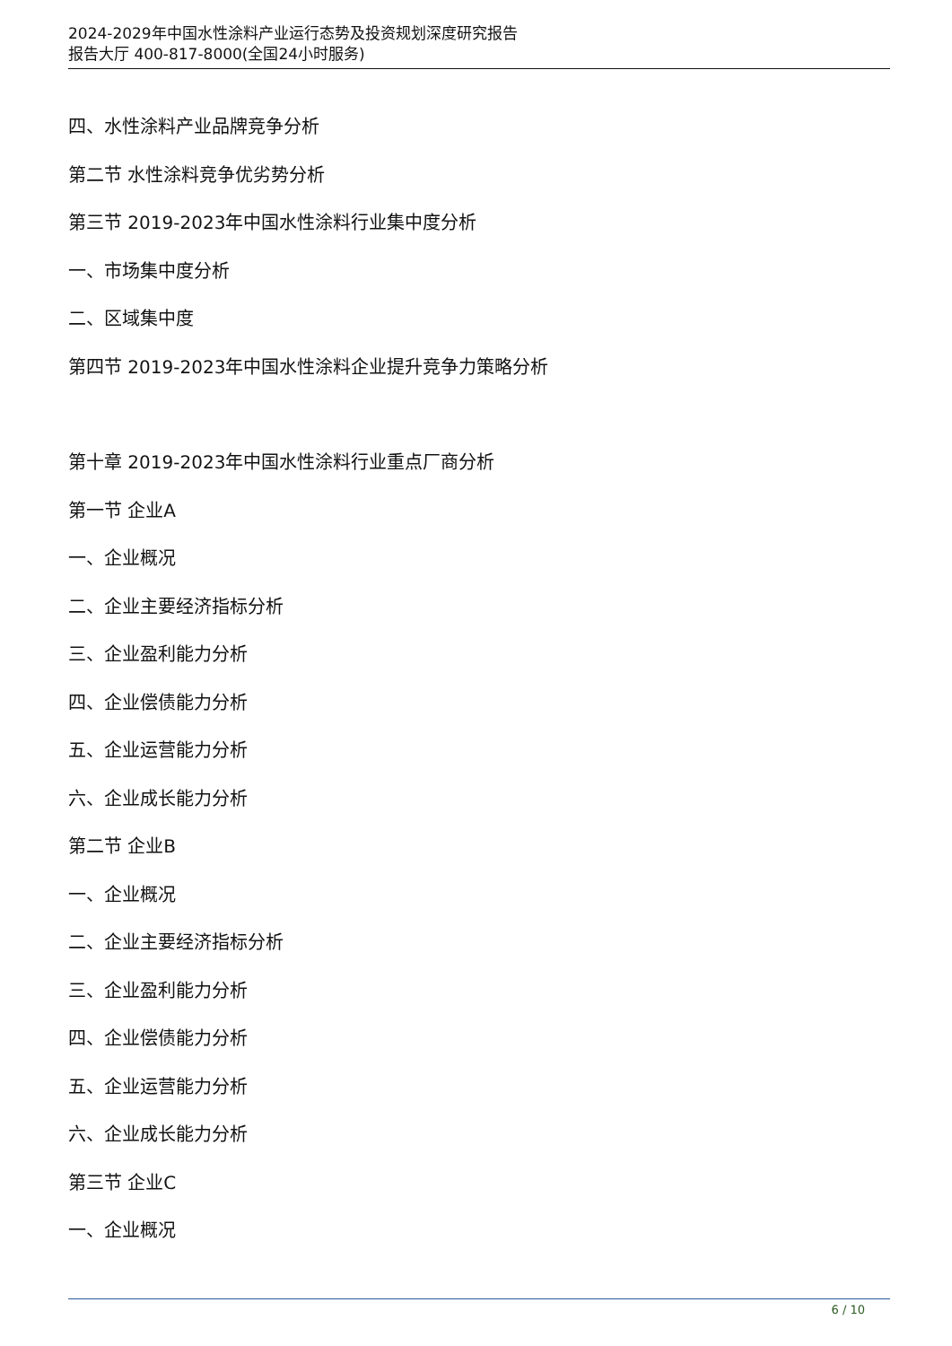2024-2029年中国水性涂料产业运行态势及投资规划深度研究报告
报告大厅 400-817-8000(全国24小时服务)
四、水性涂料产业品牌竞争分析
第二节 水性涂料竞争优劣势分析
第三节 2019-2023年中国水性涂料行业集中度分析
一、市场集中度分析
二、区域集中度
第四节 2019-2023年中国水性涂料企业提升竞争力策略分析
第十章 2019-2023年中国水性涂料行业重点厂商分析
第一节 企业A
一、企业概况
二、企业主要经济指标分析
三、企业盈利能力分析
四、企业偿债能力分析
五、企业运营能力分析
六、企业成长能力分析
第二节 企业B
一、企业概况
二、企业主要经济指标分析
三、企业盈利能力分析
四、企业偿债能力分析
五、企业运营能力分析
六、企业成长能力分析
第三节 企业C
一、企业概况
6 / 10